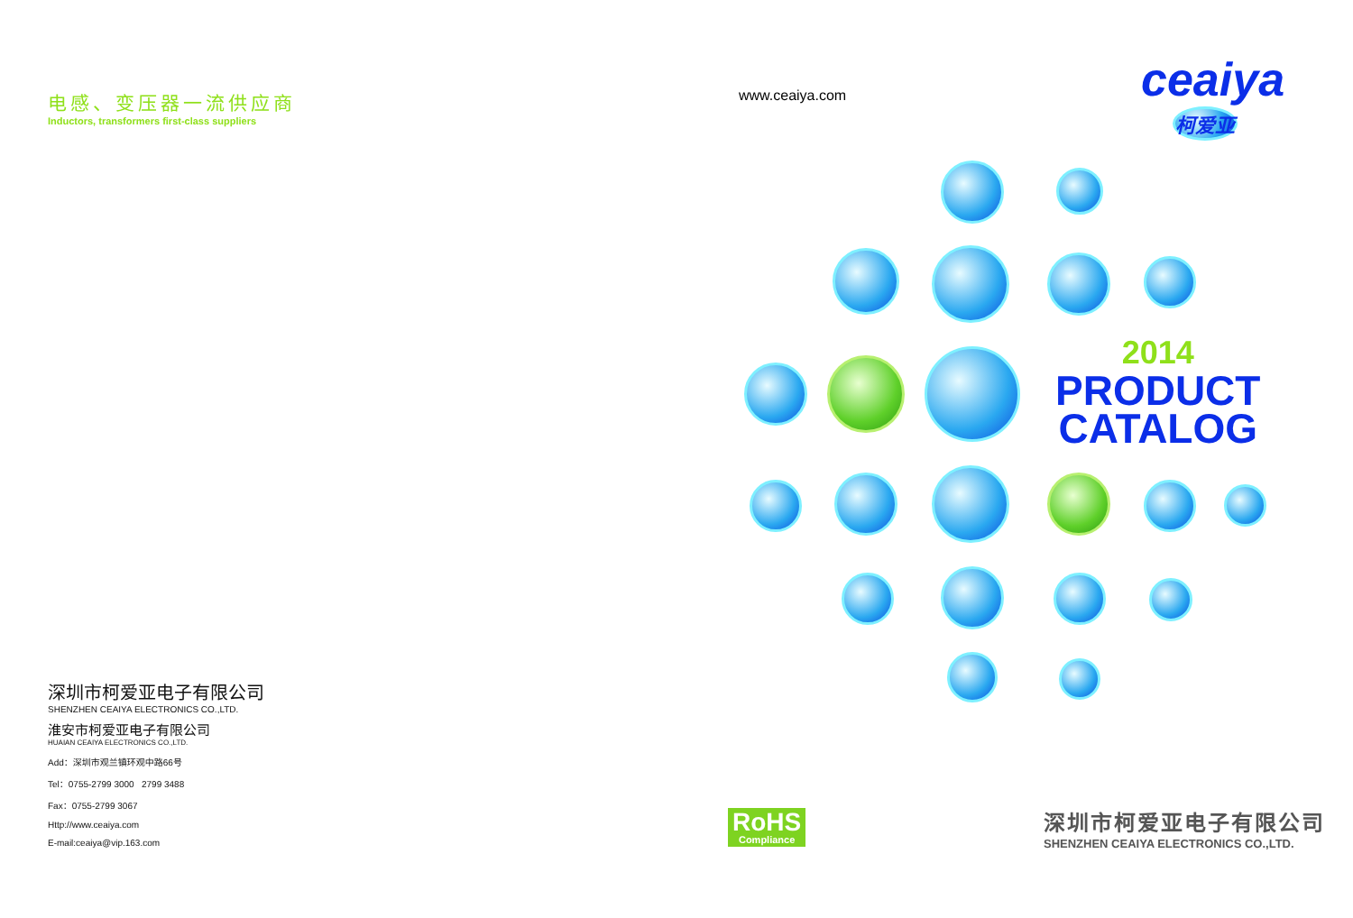电感、变压器一流供应商
Inductors, transformers first-class suppliers
深圳市柯爱亚电子有限公司
SHENZHEN CEAIYA ELECTRONICS CO.,LTD.
淮安市柯爱亚电子有限公司
HUAIAN CEAIYA ELECTRONICS CO.,LTD.
Add：深圳市观兰镇环观中路66号
Tel：0755-2799 3000 2799 3488
Fax：0755-2799 3067
Http://www.ceaiya.com
E-mail:ceaiya@vip.163.com
www.ceaiya.com
ceaiya
柯爱亚
2014
PRODUCT
CATALOG
RoHS
Compliance
深圳市柯爱亚电子有限公司
SHENZHEN CEAIYA ELECTRONICS CO.,LTD.